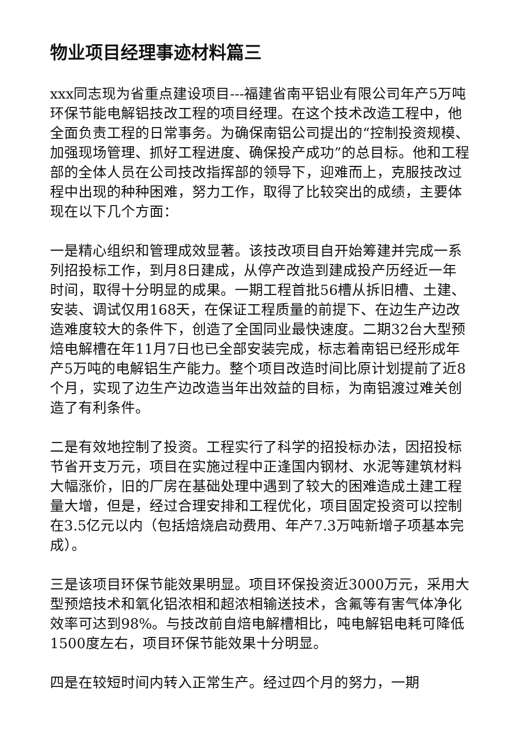物业项目经理事迹材料篇三
xxx同志现为省重点建设项目---福建省南平铝业有限公司年产5万吨环保节能电解铝技改工程的项目经理。在这个技术改造工程中，他全面负责工程的日常事务。为确保南铝公司提出的“控制投资规模、加强现场管理、抓好工程进度、确保投产成功”的总目标。他和工程部的全体人员在公司技改指挥部的领导下，迎难而上，克服技改过程中出现的种种困难，努力工作，取得了比较突出的成绩，主要体现在以下几个方面：
一是精心组织和管理成效显著。该技改项目自开始筹建并完成一系列招投标工作，到月8日建成，从停产改造到建成投产历经近一年时间，取得十分明显的成果。一期工程首批56槽从拆旧槽、土建、安装、调试仅用168天，在保证工程质量的前提下、在边生产边改造难度较大的条件下，创造了全国同业最快速度。二期32台大型预焙电解槽在年11月7日也已全部安装完成，标志着南铝已经形成年产5万吨的电解铝生产能力。整个项目改造时间比原计划提前了近8个月，实现了边生产边改造当年出效益的目标，为南铝渡过难关创造了有利条件。
二是有效地控制了投资。工程实行了科学的招投标办法，因招投标节省开支万元，项目在实施过程中正逢国内钢材、水泥等建筑材料大幅涨价，旧的厂房在基础处理中遇到了较大的困难造成土建工程量大增，但是，经过合理安排和工程优化，项目固定投资可以控制在3.5亿元以内（包括焙烧启动费用、年产7.3万吨新增子项基本完成）。
三是该项目环保节能效果明显。项目环保投资近3000万元，采用大型预焙技术和氧化铝浓相和超浓相输送技术，含氟等有害气体净化效率可达到98%。与技改前自焙电解槽相比，吨电解铝电耗可降低1500度左右，项目环保节能效果十分明显。
四是在较短时间内转入正常生产。经过四个月的努力，一期